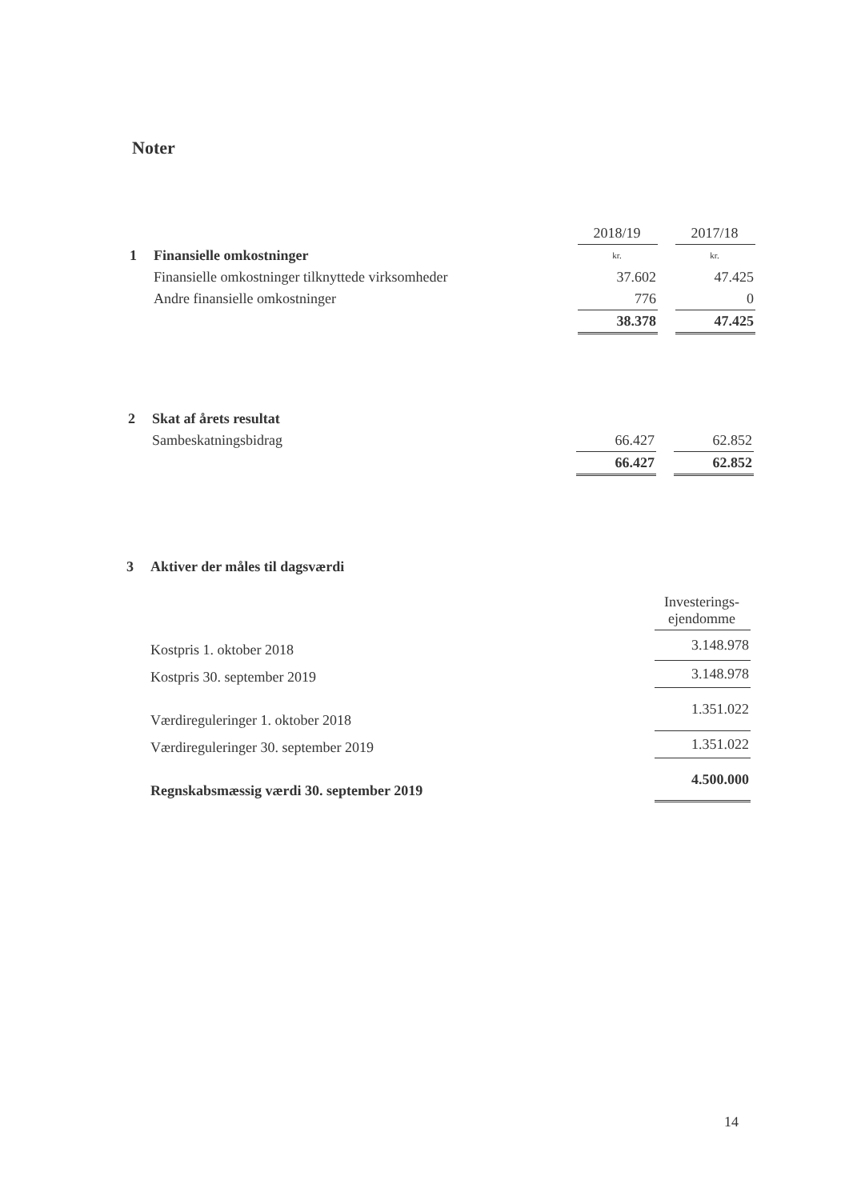Noter
| | | 2018/19 | | 2017/18 |
| 1 | Finansielle omkostninger | kr. | | kr. |
| | Finansielle omkostninger tilknyttede virksomheder | 37.602 | | 47.425 |
| | Andre finansielle omkostninger | 776 | | 0 |
| | | 38.378 | | 47.425 |
| 2 | Skat af årets resultat | | | |
| | Sambeskatningsbidrag | 66.427 | | 62.852 |
| | | 66.427 | | 62.852 |
| 3 | Aktiver der måles til dagsværdi | |
| | | Investerings- ejendomme |
| | Kostpris 1. oktober 2018 | 3.148.978 |
| | Kostpris 30. september 2019 | 3.148.978 |
| | Værdireguleringer 1. oktober 2018 | 1.351.022 |
| | Værdireguleringer 30. september 2019 | 1.351.022 |
| | Regnskabsmæssig værdi 30. september 2019 | 4.500.000 |
14